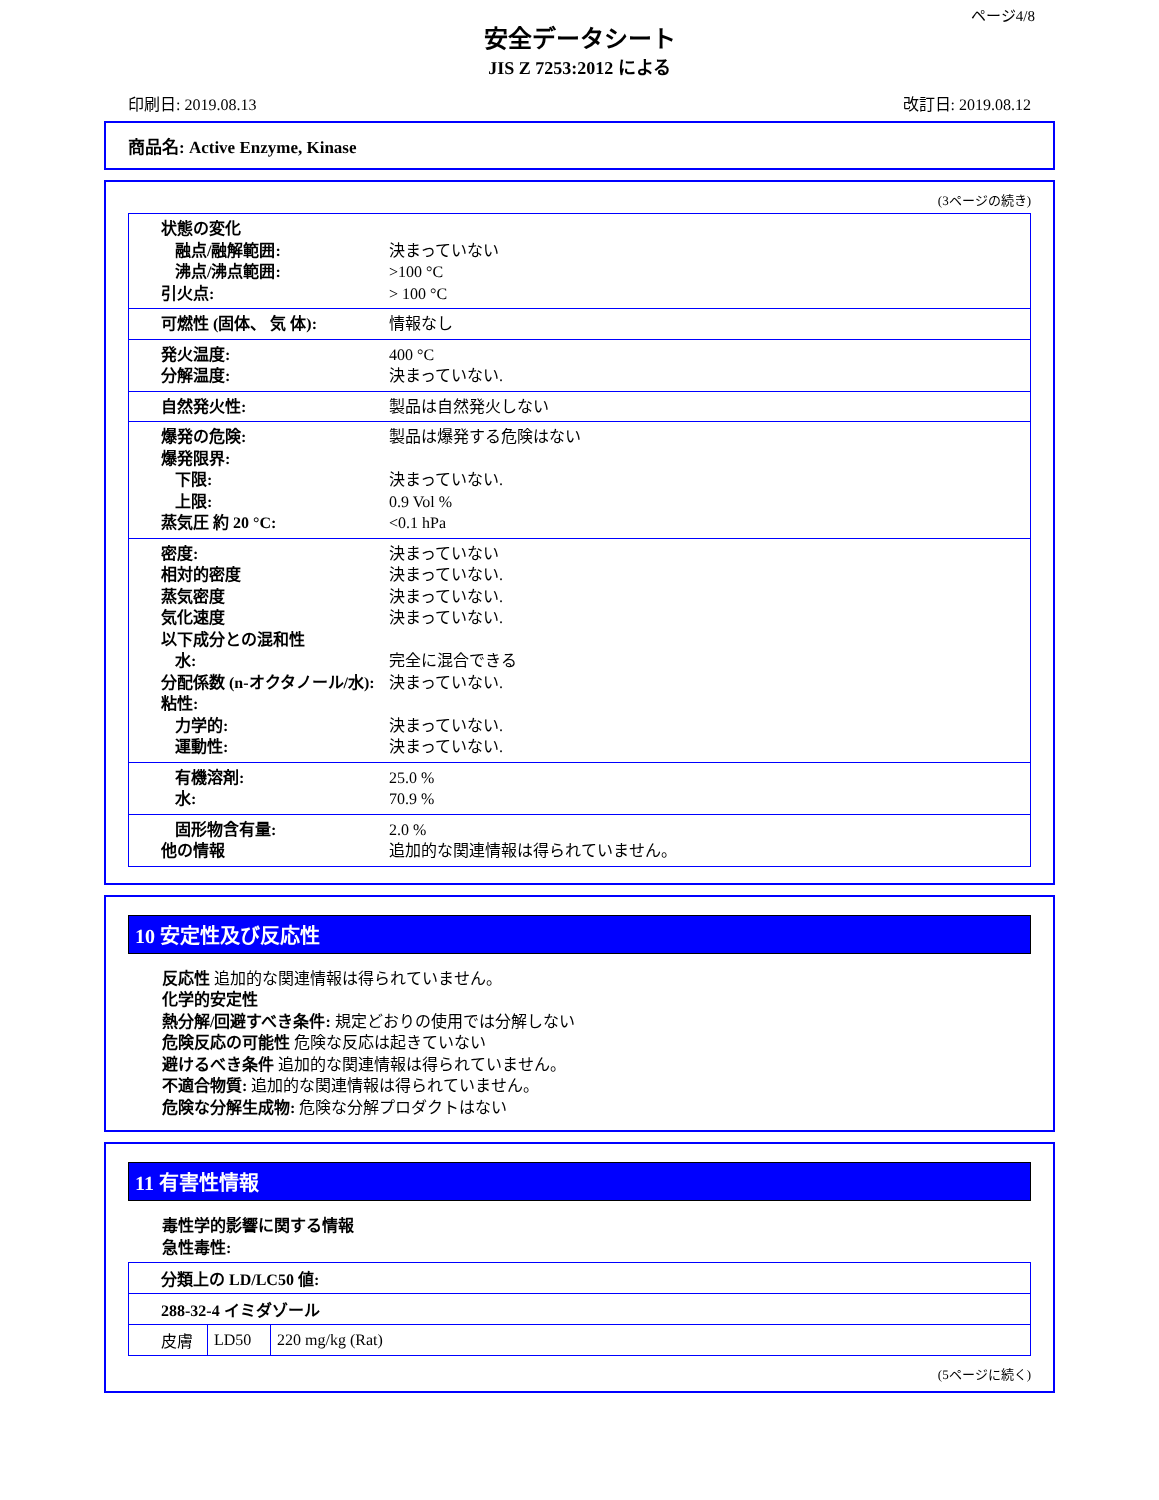ページ4/8
安全データシート
JIS Z 7253:2012 による
印刷日: 2019.08.13 改訂日: 2019.08.12
商品名: Active Enzyme, Kinase
(3ページの続き)
状態の変化
融点/融解範囲: 決まっていない
沸点/沸点範囲: >100 °C
引火点: > 100 °C
可燃性 (固体、 気 体): 情報なし
発火温度: 400 °C
分解温度: 決まっていない.
自然発火性: 製品は自然発火しない
爆発の危険: 製品は爆発する危険はない
爆発限界:
下限: 決まっていない.
上限: 0.9 Vol %
蒸気圧 約 20 °C: <0.1 hPa
密度: 決まっていない
相対的密度 決まっていない.
蒸気密度 決まっていない.
気化速度 決まっていない.
以下成分との混和性
水: 完全に混合できる
分配係数 (n-オクタノール/水): 決まっていない.
粘性:
力学的: 決まっていない.
運動性: 決まっていない.
有機溶剤: 25.0 %
水: 70.9 %
固形物含有量: 2.0 %
他の情報 追加的な関連情報は得られていません。
10 安定性及び反応性
反応性 追加的な関連情報は得られていません。
化学的安定性
熱分解/回避すべき条件: 規定どおりの使用では分解しない
危険反応の可能性 危険な反応は起きていない
避けるべき条件 追加的な関連情報は得られていません。
不適合物質: 追加的な関連情報は得られていません。
危険な分解生成物: 危険な分解プロダクトはない
11 有害性情報
毒性学的影響に関する情報
急性毒性:
| 分類上の LD/LC50 値: | | |
| 288-32-4 イミダゾール | | |
| 皮膚 | LD50 | 220 mg/kg (Rat) |
(5ページに続く)